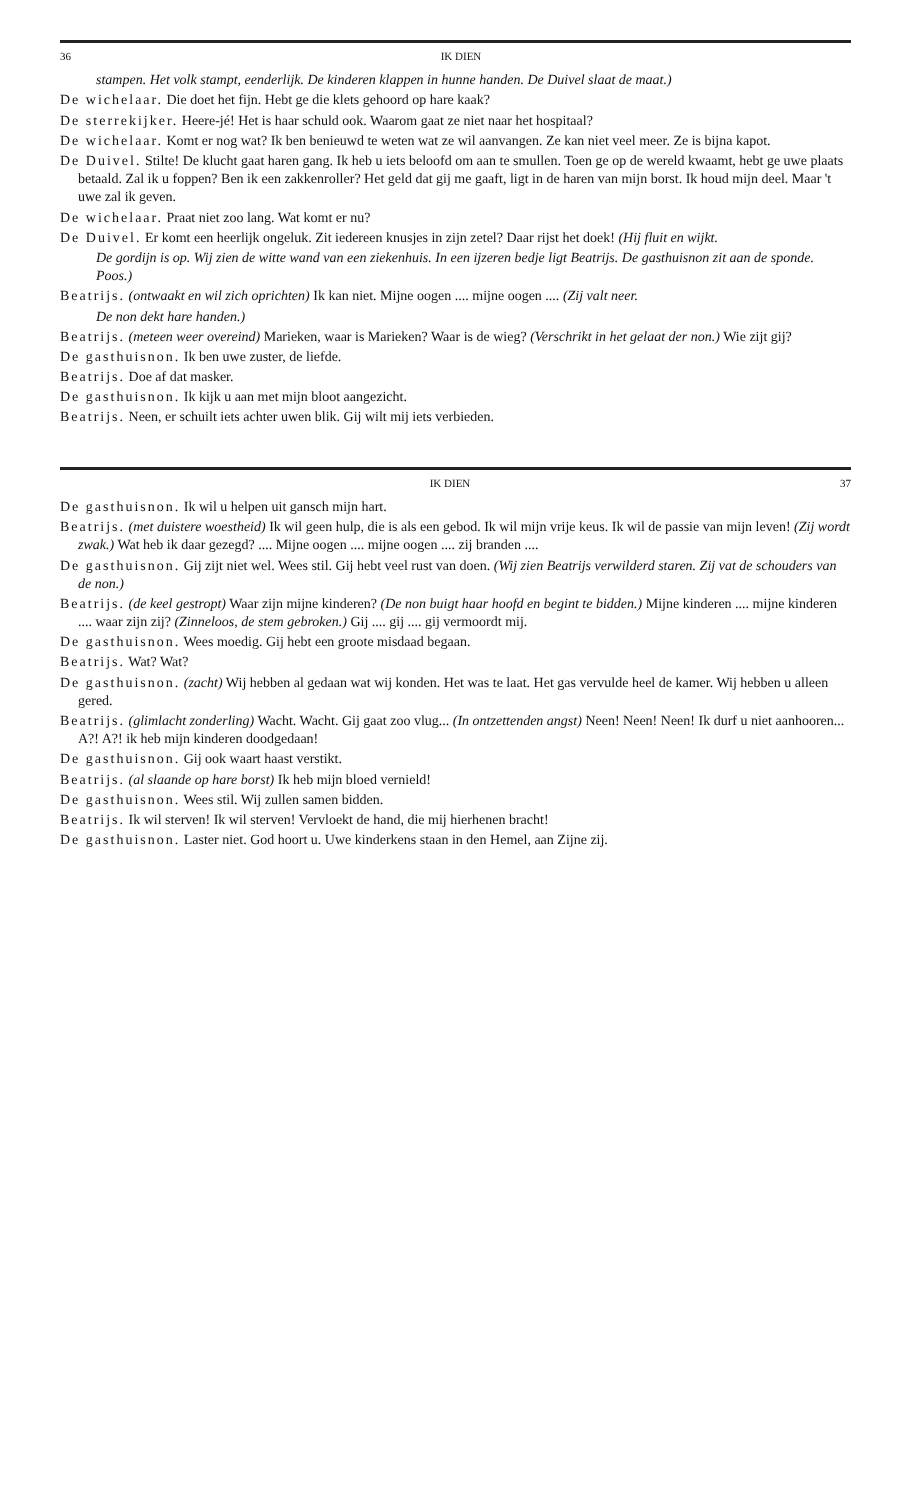36 IK DIEN
stampen. Het volk stampt, eenderlijk. De kinderen klappen in hunne handen. De Duivel slaat de maat.)
De wichelaar. Die doet het fijn. Hebt ge die klets gehoord op hare kaak?
De sterrekijker. Heere-jé! Het is haar schuld ook. Waarom gaat ze niet naar het hospitaal?
De wichelaar. Komt er nog wat? Ik ben benieuwd te weten wat ze wil aanvangen. Ze kan niet veel meer. Ze is bijna kapot.
De Duivel. Stilte! De klucht gaat haren gang. Ik heb u iets beloofd om aan te smullen. Toen ge op de wereld kwaamt, hebt ge uwe plaats betaald. Zal ik u foppen? Ben ik een zakkenroller? Het geld dat gij me gaaft, ligt in de haren van mijn borst. Ik houd mijn deel. Maar 't uwe zal ik geven.
De wichelaar. Praat niet zoo lang. Wat komt er nu?
De Duivel. Er komt een heerlijk ongeluk. Zit iedereen knusjes in zijn zetel? Daar rijst het doek! (Hij fluit en wijkt.
De gordijn is op. Wij zien de witte wand van een ziekenhuis. In een ijzeren bedje ligt Beatrijs. De gasthuisnon zit aan de sponde. Poos.)
Beatrijs. (ontwaakt en wil zich oprichten) Ik kan niet. Mijne oogen .... mijne oogen .... (Zij valt neer.
De non dekt hare handen.)
Beatrijs. (meteen weer overeind) Marieken, waar is Marieken? Waar is de wieg? (Verschrikt in het gelaat der non.) Wie zijt gij?
De gasthuisnon. Ik ben uwe zuster, de liefde.
Beatrijs. Doe af dat masker.
De gasthuisnon. Ik kijk u aan met mijn bloot aangezicht.
Beatrijs. Neen, er schuilt iets achter uwen blik. Gij wilt mij iets verbieden.
IK DIEN 37
De gasthuisnon. Ik wil u helpen uit gansch mijn hart.
Beatrijs. (met duistere woestheid) Ik wil geen hulp, die is als een gebod. Ik wil mijn vrije keus. Ik wil de passie van mijn leven! (Zij wordt zwak.) Wat heb ik daar gezegd? .... Mijne oogen .... mijne oogen .... zij branden ....
De gasthuisnon. Gij zijt niet wel. Wees stil. Gij hebt veel rust van doen. (Wij zien Beatrijs verwilderd staren. Zij vat de schouders van de non.)
Beatrijs. (de keel gestropt) Waar zijn mijne kinderen? (De non buigt haar hoofd en begint te bidden.) Mijne kinderen .... mijne kinderen .... waar zijn zij? (Zinneloos, de stem gebroken.) Gij .... gij .... gij vermoordt mij.
De gasthuisnon. Wees moedig. Gij hebt een groote misdaad begaan.
Beatrijs. Wat? Wat?
De gasthuisnon. (zacht) Wij hebben al gedaan wat wij konden. Het was te laat. Het gas vervulde heel de kamer. Wij hebben u alleen gered.
Beatrijs. (glimlacht zonderling) Wacht. Wacht. Gij gaat zoo vlug... (In ontzettenden angst) Neen! Neen! Neen! Ik durf u niet aanhooren... A?! A?! ik heb mijn kinderen doodgedaan!
De gasthuisnon. Gij ook waart haast verstikt.
Beatrijs. (al slaande op hare borst) Ik heb mijn bloed vernield!
De gasthuisnon. Wees stil. Wij zullen samen bidden.
Beatrijs. Ik wil sterven! Ik wil sterven! Vervloekt de hand, die mij hierhenen bracht!
De gasthuisnon. Laster niet. God hoort u. Uwe kinderkens staan in den Hemel, aan Zijne zij.